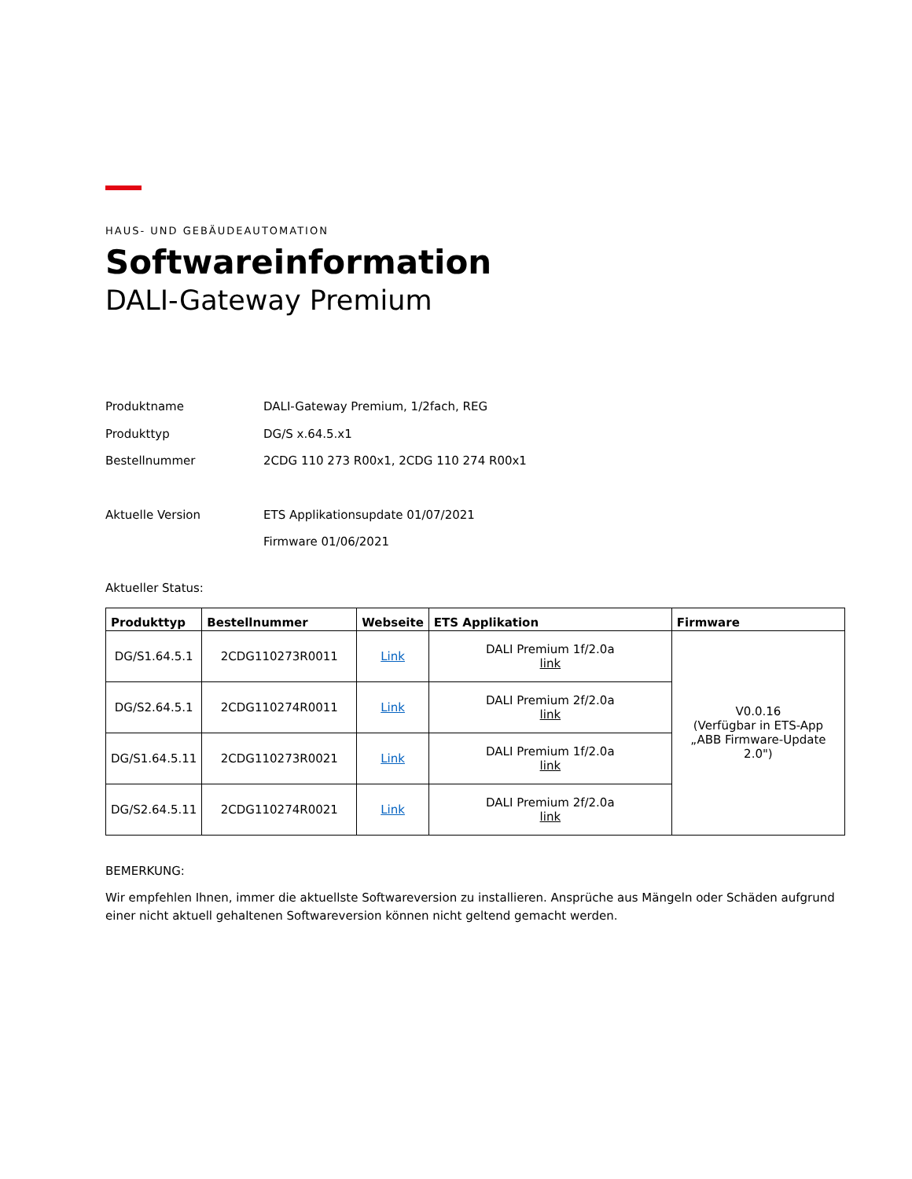HAUS- UND GEBÄUDEAUTOMATION
Softwareinformation
DALI-Gateway Premium
Produktname DALI-Gateway Premium, 1/2fach, REG
Produkttyp DG/S x.64.5.x1
Bestellnummer 2CDG 110 273 R00x1, 2CDG 110 274 R00x1
Aktuelle Version ETS Applikationsupdate 01/07/2021
Firmware 01/06/2021
Aktueller Status:
| Produkttyp | Bestellnummer | Webseite | ETS Applikation | Firmware |
| --- | --- | --- | --- | --- |
| DG/S1.64.5.1 | 2CDG110273R0011 | Link | DALI Premium 1f/2.0a link | V0.0.16 (Verfügbar in ETS-App „ABB Firmware-Update 2.0") |
| DG/S2.64.5.1 | 2CDG110274R0011 | Link | DALI Premium 2f/2.0a link | |
| DG/S1.64.5.11 | 2CDG110273R0021 | Link | DALI Premium 1f/2.0a link | |
| DG/S2.64.5.11 | 2CDG110274R0021 | Link | DALI Premium 2f/2.0a link | |
BEMERKUNG:
Wir empfehlen Ihnen, immer die aktuellste Softwareversion zu installieren. Ansprüche aus Mängeln oder Schäden aufgrund einer nicht aktuell gehaltenen Softwareversion können nicht geltend gemacht werden.